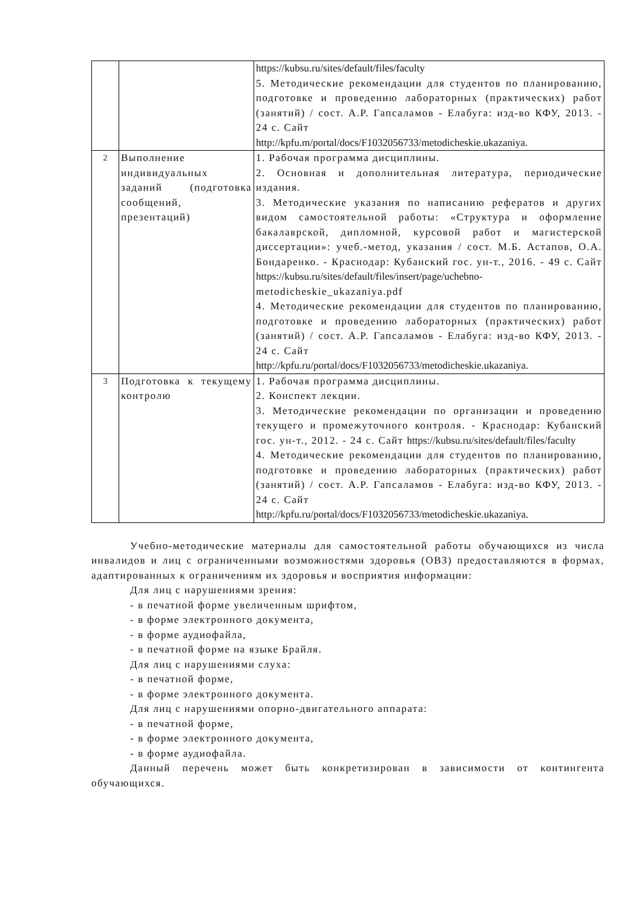| | | https://kubsu.ru/sites/default/files/faculty 5. Методические рекомендации для студентов по планированию, подготовке и проведению лабораторных (практических) работ (занятий) / сост. А.Р. Гапсаламов - Елабуга: изд-во КФУ, 2013. - 24 с. Сайт http://kpfu.m/portal/docs/F1032056733/metodicheskie.ukazaniya . |
| 2 | Выполнение индивидуальных заданий (подготовка сообщений, презентаций) | 1. Рабочая программа дисциплины. 2. Основная и дополнительная литература, периодические издания. 3. Методические указания по написанию рефератов и других видом самостоятельной работы: «Структура и оформление бакалаврской, дипломной, курсовой работ и магистерской диссертации»: учеб.-метод, указания / сост. М.Б. Астапов, О.А. Бондаренко. - Краснодар: Кубанский гос. ун-т., 2016. - 49 с. Сайт https://kubsu.ru/sites/default/files/insert/page/uchebno- metodicheskie_ukazaniya.pdf 4. Методические рекомендации для студентов по планированию, подготовке и проведению лабораторных (практических) работ (занятий) / сост. А.Р. Гапсаламов - Елабуга: изд-во КФУ, 2013. - 24 с. Сайт http://kpfu.ru/portal/docs/F1032056733/metodicheskie.ukazaniya . |
| 3 | Подготовка к текущему контролю | 1. Рабочая программа дисциплины. 2. Конспект лекции. 3. Методические рекомендации по организации и проведению текущего и промежуточного контроля. - Краснодар: Кубанский гос. ун-т., 2012. - 24 с. Сайт https://kubsu.ru/sites/default/files/faculty 4. Методические рекомендации для студентов по планированию, подготовке и проведению лабораторных (практических) работ (занятий) / сост. А.Р. Гапсаламов - Елабуга: изд-во КФУ, 2013. - 24 с. Сайт http://kpfu.ru/portal/docs/F1032056733/metodicheskie.ukazaniya . |
Учебно-методические материалы для самостоятельной работы обучающихся из числа инвалидов и лиц с ограниченными возможностями здоровья (ОВЗ) предоставляются в формах, адаптированных к ограничениям их здоровья и восприятия информации:
Для лиц с нарушениями зрения:
- в печатной форме увеличенным шрифтом,
- в форме электронного документа,
- в форме аудиофайла,
- в печатной форме на языке Брайля.
Для лиц с нарушениями слуха:
- в печатной форме,
- в форме электронного документа.
Для лиц с нарушениями опорно-двигательного аппарата:
- в печатной форме,
- в форме электронного документа,
- в форме аудиофайла.
Данный перечень может быть конкретизирован в зависимости от контингента обучающихся.